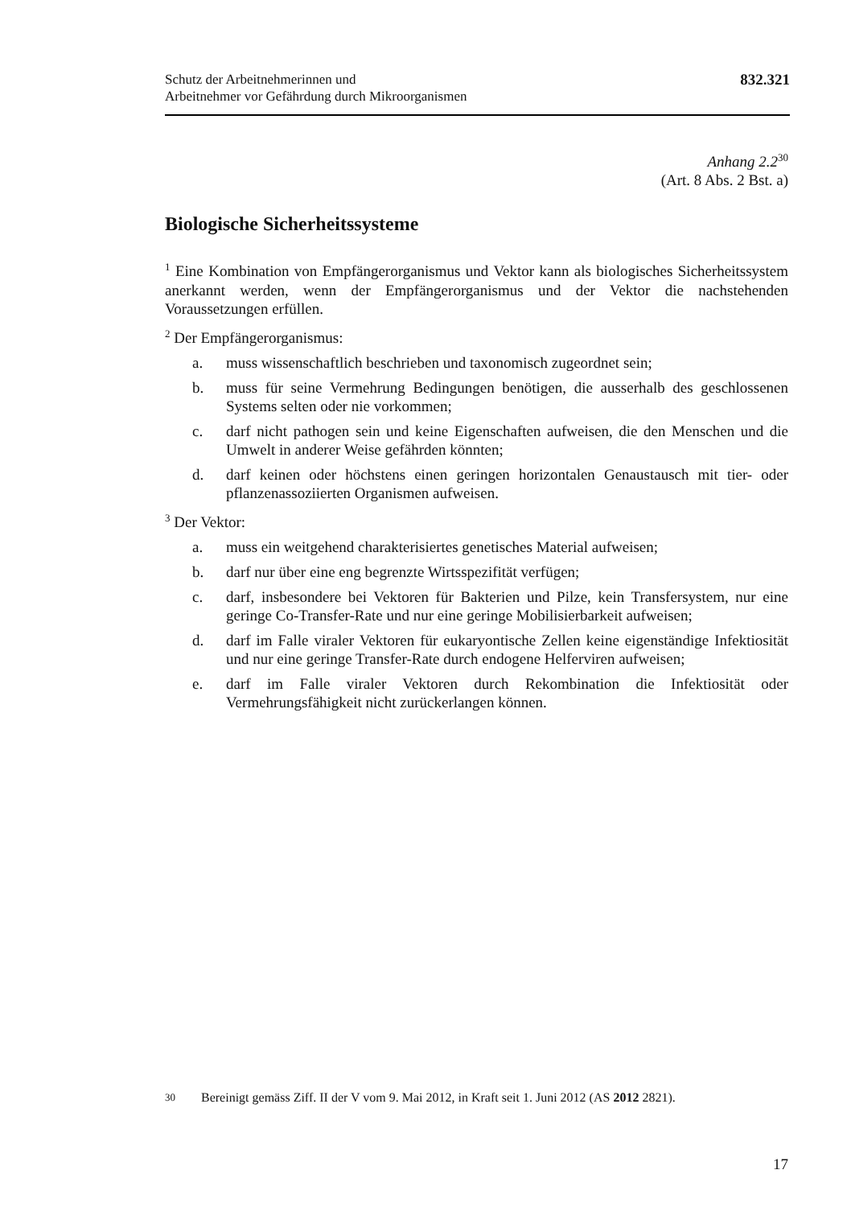Schutz der Arbeitnehmerinnen und
Arbeitnehmer vor Gefährdung durch Mikroorganismen
832.321
Anhang 2.2<sup>30</sup>
(Art. 8 Abs. 2 Bst. a)
Biologische Sicherheitssysteme
<sup>1</sup> Eine Kombination von Empfängerorganismus und Vektor kann als biologisches Sicherheitssystem anerkannt werden, wenn der Empfängerorganismus und der Vektor die nachstehenden Voraussetzungen erfüllen.
<sup>2</sup> Der Empfängerorganismus:
a. muss wissenschaftlich beschrieben und taxonomisch zugeordnet sein;
b. muss für seine Vermehrung Bedingungen benötigen, die ausserhalb des geschlossenen Systems selten oder nie vorkommen;
c. darf nicht pathogen sein und keine Eigenschaften aufweisen, die den Menschen und die Umwelt in anderer Weise gefährden könnten;
d. darf keinen oder höchstens einen geringen horizontalen Genaustausch mit tier- oder pflanzenassoziierten Organismen aufweisen.
<sup>3</sup> Der Vektor:
a. muss ein weitgehend charakterisiertes genetisches Material aufweisen;
b. darf nur über eine eng begrenzte Wirtsspezifität verfügen;
c. darf, insbesondere bei Vektoren für Bakterien und Pilze, kein Transfersystem, nur eine geringe Co-Transfer-Rate und nur eine geringe Mobilisierbarkeit aufweisen;
d. darf im Falle viraler Vektoren für eukaryontische Zellen keine eigenständige Infektiosität und nur eine geringe Transfer-Rate durch endogene Helferviren aufweisen;
e. darf im Falle viraler Vektoren durch Rekombination die Infektiosität oder Vermehrungsfähigkeit nicht zurückerlangen können.
<sup>30</sup> Bereinigt gemäss Ziff. II der V vom 9. Mai 2012, in Kraft seit 1. Juni 2012 (AS 2012 2821).
17